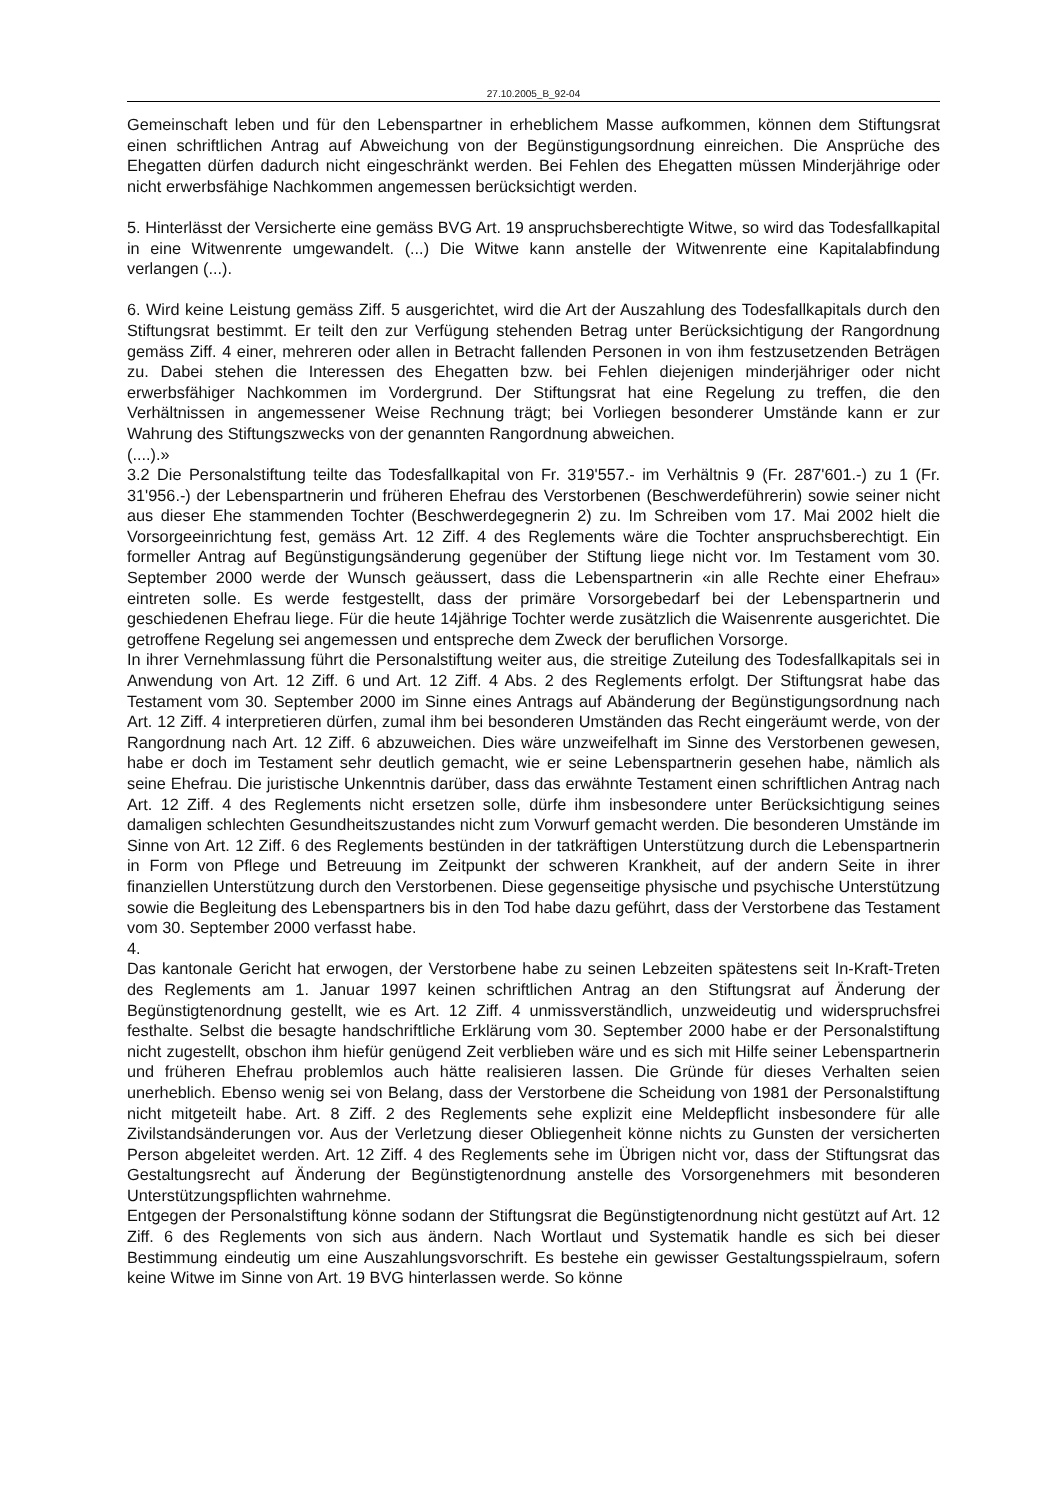27.10.2005_B_92-04
Gemeinschaft leben und für den Lebenspartner in erheblichem Masse aufkommen, können dem Stiftungsrat einen schriftlichen Antrag auf Abweichung von der Begünstigungsordnung einreichen. Die Ansprüche des Ehegatten dürfen dadurch nicht eingeschränkt werden. Bei Fehlen des Ehegatten müssen Minderjährige oder nicht erwerbsfähige Nachkommen angemessen berücksichtigt werden.
5. Hinterlässt der Versicherte eine gemäss BVG Art. 19 anspruchsberechtigte Witwe, so wird das Todesfallkapital in eine Witwenrente umgewandelt. (...) Die Witwe kann anstelle der Witwenrente eine Kapitalabfindung verlangen (...).
6. Wird keine Leistung gemäss Ziff. 5 ausgerichtet, wird die Art der Auszahlung des Todesfallkapitals durch den Stiftungsrat bestimmt. Er teilt den zur Verfügung stehenden Betrag unter Berücksichtigung der Rangordnung gemäss Ziff. 4 einer, mehreren oder allen in Betracht fallenden Personen in von ihm festzusetzenden Beträgen zu. Dabei stehen die Interessen des Ehegatten bzw. bei Fehlen diejenigen minderjähriger oder nicht erwerbsfähiger Nachkommen im Vordergrund. Der Stiftungsrat hat eine Regelung zu treffen, die den Verhältnissen in angemessener Weise Rechnung trägt; bei Vorliegen besonderer Umstände kann er zur Wahrung des Stiftungszwecks von der genannten Rangordnung abweichen.
(....).»
3.2 Die Personalstiftung teilte das Todesfallkapital von Fr. 319'557.- im Verhältnis 9 (Fr. 287'601.-) zu 1 (Fr. 31'956.-) der Lebenspartnerin und früheren Ehefrau des Verstorbenen (Beschwerdeführerin) sowie seiner nicht aus dieser Ehe stammenden Tochter (Beschwerdegegnerin 2) zu. Im Schreiben vom 17. Mai 2002 hielt die Vorsorgeeinrichtung fest, gemäss Art. 12 Ziff. 4 des Reglements wäre die Tochter anspruchsberechtigt. Ein formeller Antrag auf Begünstigungsänderung gegenüber der Stiftung liege nicht vor. Im Testament vom 30. September 2000 werde der Wunsch geäussert, dass die Lebenspartnerin «in alle Rechte einer Ehefrau» eintreten solle. Es werde festgestellt, dass der primäre Vorsorgebedarf bei der Lebenspartnerin und geschiedenen Ehefrau liege. Für die heute 14jährige Tochter werde zusätzlich die Waisenrente ausgerichtet. Die getroffene Regelung sei angemessen und entspreche dem Zweck der beruflichen Vorsorge.
In ihrer Vernehmlassung führt die Personalstiftung weiter aus, die streitige Zuteilung des Todesfallkapitals sei in Anwendung von Art. 12 Ziff. 6 und Art. 12 Ziff. 4 Abs. 2 des Reglements erfolgt. Der Stiftungsrat habe das Testament vom 30. September 2000 im Sinne eines Antrags auf Abänderung der Begünstigungsordnung nach Art. 12 Ziff. 4 interpretieren dürfen, zumal ihm bei besonderen Umständen das Recht eingeräumt werde, von der Rangordnung nach Art. 12 Ziff. 6 abzuweichen. Dies wäre unzweifelhaft im Sinne des Verstorbenen gewesen, habe er doch im Testament sehr deutlich gemacht, wie er seine Lebenspartnerin gesehen habe, nämlich als seine Ehefrau. Die juristische Unkenntnis darüber, dass das erwähnte Testament einen schriftlichen Antrag nach Art. 12 Ziff. 4 des Reglements nicht ersetzen solle, dürfe ihm insbesondere unter Berücksichtigung seines damaligen schlechten Gesundheitszustandes nicht zum Vorwurf gemacht werden. Die besonderen Umstände im Sinne von Art. 12 Ziff. 6 des Reglements bestünden in der tatkräftigen Unterstützung durch die Lebenspartnerin in Form von Pflege und Betreuung im Zeitpunkt der schweren Krankheit, auf der andern Seite in ihrer finanziellen Unterstützung durch den Verstorbenen. Diese gegenseitige physische und psychische Unterstützung sowie die Begleitung des Lebenspartners bis in den Tod habe dazu geführt, dass der Verstorbene das Testament vom 30. September 2000 verfasst habe.
4.
Das kantonale Gericht hat erwogen, der Verstorbene habe zu seinen Lebzeiten spätestens seit In-Kraft-Treten des Reglements am 1. Januar 1997 keinen schriftlichen Antrag an den Stiftungsrat auf Änderung der Begünstigtenordnung gestellt, wie es Art. 12 Ziff. 4 unmissverständlich, unzweideutig und widerspruchsfrei festhalte. Selbst die besagte handschriftliche Erklärung vom 30. September 2000 habe er der Personalstiftung nicht zugestellt, obschon ihm hiefür genügend Zeit verblieben wäre und es sich mit Hilfe seiner Lebenspartnerin und früheren Ehefrau problemlos auch hätte realisieren lassen. Die Gründe für dieses Verhalten seien unerheblich. Ebenso wenig sei von Belang, dass der Verstorbene die Scheidung von 1981 der Personalstiftung nicht mitgeteilt habe. Art. 8 Ziff. 2 des Reglements sehe explizit eine Meldepflicht insbesondere für alle Zivilstandsänderungen vor. Aus der Verletzung dieser Obliegenheit könne nichts zu Gunsten der versicherten Person abgeleitet werden. Art. 12 Ziff. 4 des Reglements sehe im Übrigen nicht vor, dass der Stiftungsrat das Gestaltungsrecht auf Änderung der Begünstigtenordnung anstelle des Vorsorgenehmers mit besonderen Unterstützungspflichten wahrnehme.
Entgegen der Personalstiftung könne sodann der Stiftungsrat die Begünstigtenordnung nicht gestützt auf Art. 12 Ziff. 6 des Reglements von sich aus ändern. Nach Wortlaut und Systematik handle es sich bei dieser Bestimmung eindeutig um eine Auszahlungsvorschrift. Es bestehe ein gewisser Gestaltungsspielraum, sofern keine Witwe im Sinne von Art. 19 BVG hinterlassen werde. So könne